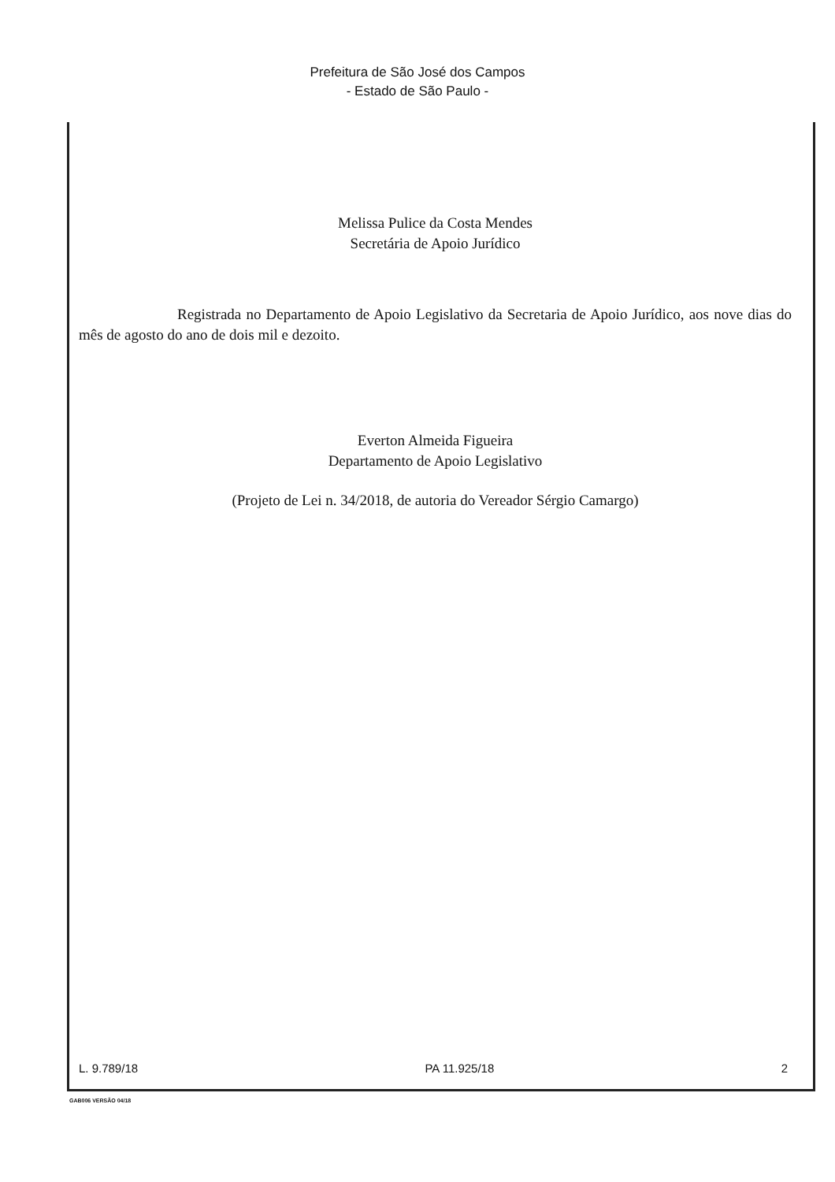Prefeitura de São José dos Campos
- Estado de São Paulo -
Melissa Pulice da Costa Mendes
Secretária de Apoio Jurídico
Registrada no Departamento de Apoio Legislativo da Secretaria de Apoio Jurídico, aos nove dias do mês de agosto do ano de dois mil e dezoito.
Everton Almeida Figueira
Departamento de Apoio Legislativo
(Projeto de Lei n. 34/2018, de autoria do Vereador Sérgio Camargo)
L. 9.789/18 PA 11.925/18 2
GAB006 VERSÃO 04/18